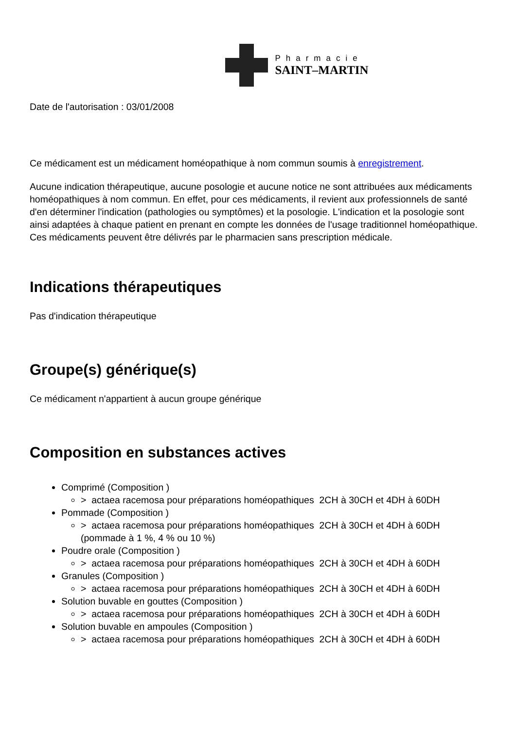Pharmacie
SAINT–MARTIN
Date de l'autorisation : 03/01/2008
Ce médicament est un médicament homéopathique à nom commun soumis à enregistrement.
Aucune indication thérapeutique, aucune posologie et aucune notice ne sont attribuées aux médicaments homéopathiques à nom commun. En effet, pour ces médicaments, il revient aux professionnels de santé d'en déterminer l'indication (pathologies ou symptômes) et la posologie. L'indication et la posologie sont ainsi adaptées à chaque patient en prenant en compte les données de l'usage traditionnel homéopathique. Ces médicaments peuvent être délivrés par le pharmacien sans prescription médicale.
Indications thérapeutiques
Pas d'indication thérapeutique
Groupe(s) générique(s)
Ce médicament n'appartient à aucun groupe générique
Composition en substances actives
Comprimé (Composition )
> actaea racemosa pour préparations homéopathiques 2CH à 30CH et 4DH à 60DH
Pommade (Composition )
> actaea racemosa pour préparations homéopathiques 2CH à 30CH et 4DH à 60DH (pommade à 1 %, 4 % ou 10 %)
Poudre orale (Composition )
> actaea racemosa pour préparations homéopathiques 2CH à 30CH et 4DH à 60DH
Granules (Composition )
> actaea racemosa pour préparations homéopathiques 2CH à 30CH et 4DH à 60DH
Solution buvable en gouttes (Composition )
> actaea racemosa pour préparations homéopathiques 2CH à 30CH et 4DH à 60DH
Solution buvable en ampoules (Composition )
> actaea racemosa pour préparations homéopathiques 2CH à 30CH et 4DH à 60DH